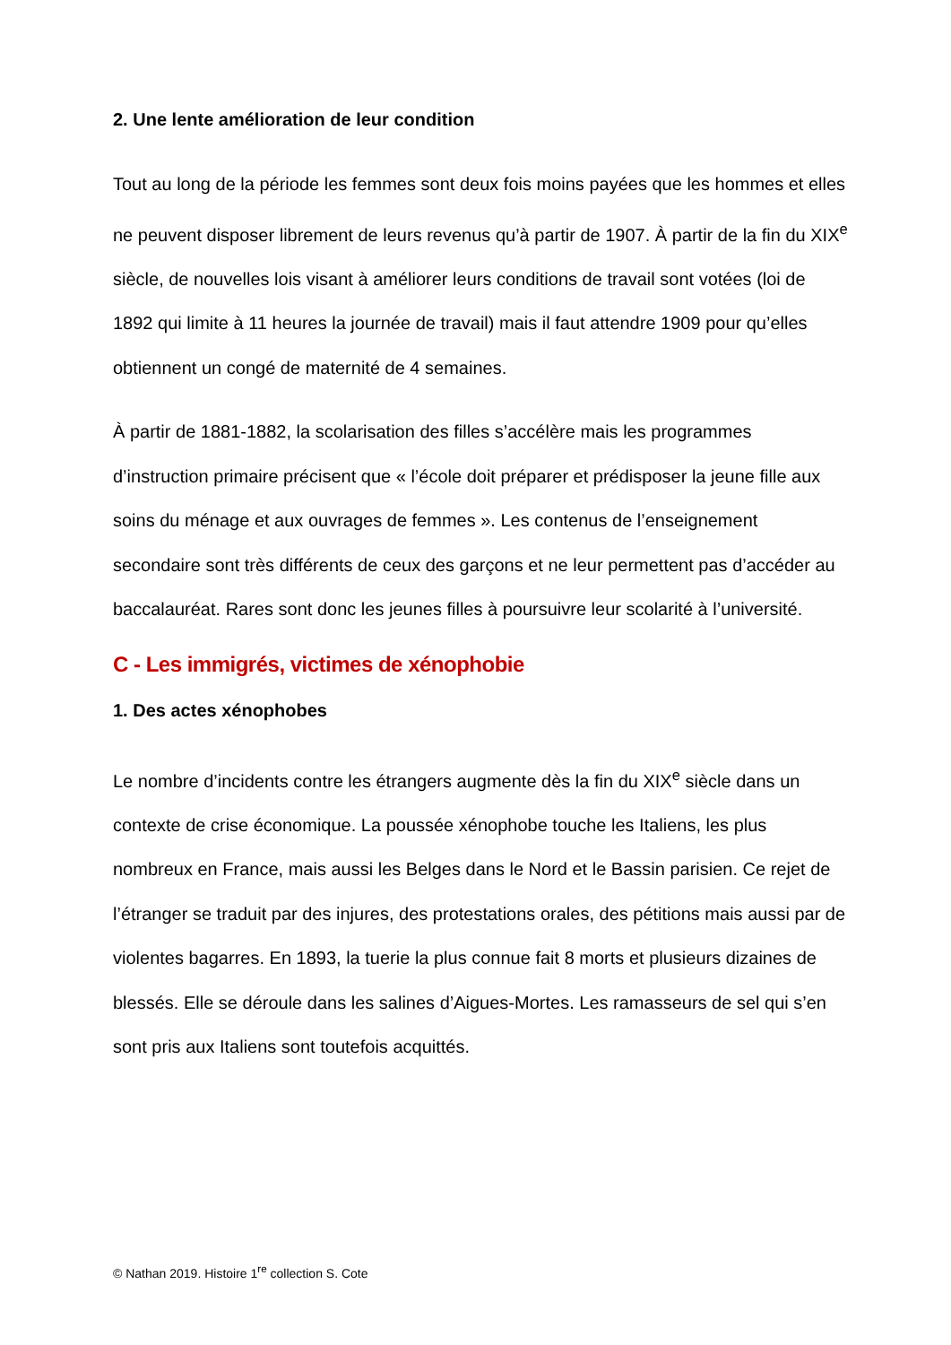2. Une lente amélioration de leur condition
Tout au long de la période les femmes sont deux fois moins payées que les hommes et elles ne peuvent disposer librement de leurs revenus qu’à partir de 1907. À partir de la fin du XIX<sup>e</sup> siècle, de nouvelles lois visant à améliorer leurs conditions de travail sont votées (loi de 1892 qui limite à 11 heures la journée de travail) mais il faut attendre 1909 pour qu’elles obtiennent un congé de maternité de 4 semaines.
À partir de 1881-1882, la scolarisation des filles s’accélère mais les programmes d’instruction primaire précisent que « l’école doit préparer et prédisposer la jeune fille aux soins du ménage et aux ouvrages de femmes ». Les contenus de l’enseignement secondaire sont très différents de ceux des garçons et ne leur permettent pas d’accéder au baccalauréat. Rares sont donc les jeunes filles à poursuivre leur scolarité à l’université.
C - Les immigrés, victimes de xénophobie
1. Des actes xénophobes
Le nombre d’incidents contre les étrangers augmente dès la fin du XIX<sup>e</sup> siècle dans un contexte de crise économique. La poussée xénophobe touche les Italiens, les plus nombreux en France, mais aussi les Belges dans le Nord et le Bassin parisien. Ce rejet de l’étranger se traduit par des injures, des protestations orales, des pétitions mais aussi par de violentes bagarres. En 1893, la tuerie la plus connue fait 8 morts et plusieurs dizaines de blessés. Elle se déroule dans les salines d’Aigues-Mortes. Les ramasseurs de sel qui s’en sont pris aux Italiens sont toutefois acquittés.
© Nathan 2019. Histoire 1<sup>re</sup> collection S. Cote